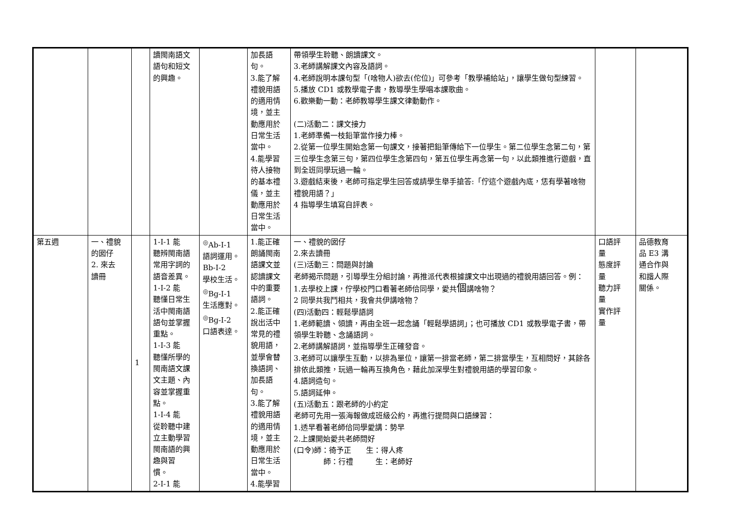| | | | 讀閩南語文 語句和短文 的興趣。 | | 加長語 句。 3.能了解 禮貌用語 的適用情 境，並主 動應用於 日常生活 當中。 4.能學習 待人接物 的基本禮 儀，並主 動應用於 日常生活 當中。 | 帶領學生聆聽、朗讀課文。 3.老師講解課文內容及語詞。 4.老師說明本課句型「(啥物人)欲去(佗位)」可參考「教學補給站」，讓學生做句型練習。 5.播放 CD1 或教學電子書，教導學生學唱本課歌曲。 6.歡樂動一動：老師教導學生課文律動動作。 (二)活動二：課文接力 1.老師準備一枝鉛筆當作接力棒。 2.從第一位學生開始念第一句課文，接著把鉛筆傳給下一位學生。第二位學生念第二句，第三位學生念第三句，第四位學生念第四句，第五位學生再念第一句，以此類推進行遊戲，直到全班同學玩過一輪。 3.遊戲結束後，老師可指定學生回答或請學生舉手搶答:「佇這个遊戲內底，恁有學著啥物禮貌用語？」 4 指導學生填寫自評表。 | | |
| 第五週 | 一、禮貌 的囡仔 2. 來去 讀冊 | 1 | 1-Ⅰ-1 能 聽辨閩南語 常用字詞的 語音差異。 1-Ⅰ-2 能 聽懂日常生 活中閩南語 語句並掌握 重點。 1-Ⅰ-3 能 聽懂所學的 閩南語文課 文主題、內 容並掌握重 點。 1-Ⅰ-4 能 從聆聽中建 立主動學習 閩南語的興 趣與習 慣。 2-Ⅰ-1 能 | <sup>◎</sup>Ab-Ⅰ-1 語詞運用。 Bb-Ⅰ-2 學校生活。 <sup>◎</sup>Bg-Ⅰ-1 生活應對。 <sup>◎</sup>Bg-Ⅰ-2 口語表達。 | 1.能正確 朗誦閩南 語課文並 認讀課文 中的重要 語詞。 2.能正確 說出活中 常見的禮 貌用語， 並學會替 換語詞、 加長語 句。 3.能了解 禮貌用語 的適用情 境，並主 動應用於 日常生活 當中。 4.能學習 | 一、禮貌的囡仔 2.來去讀冊 (三)活動三：問題與討論 老師揭示問題，引導學生分組討論，再推派代表根據課文中出現過的禮貌用語回答。例： 1.去學校上課，佇學校門口看著老師佮同學，愛共 個 講啥物？ 2 同學共我鬥相共，我會共伊講啥物？ (四)活動四：輕鬆學語詞 1.老師範讀、領讀，再由全班一起念誦「輕鬆學語詞」；也可播放 CD1 或教學電子書，帶領學生聆聽、念誦語詞。 2.老師講解語詞，並指導學生正確發音。 3.老師可以讓學生互動，以排為單位，讓第一排當老師，第二排當學生，互相問好，其餘各排依此類推，玩過一輪再互換角色，藉此加深學生對禮貌用語的學習印象。 4.語詞造句。 5.語詞延伸。 (五)活動五：跟老師的小約定 老師可先用一張海報做成班級公約，再進行提問與口語練習： 1.透早看著老師佮同學愛講：勢早 2.上課開始愛共老師問好 (口令)師：徛予正 生：得人疼 師：行禮 生：老師好 | 口語評 量 態度評 量 聽力評 量 實作評 量 | 品德教育 品 E3 溝 通合作與 和諧人際 關係。 |